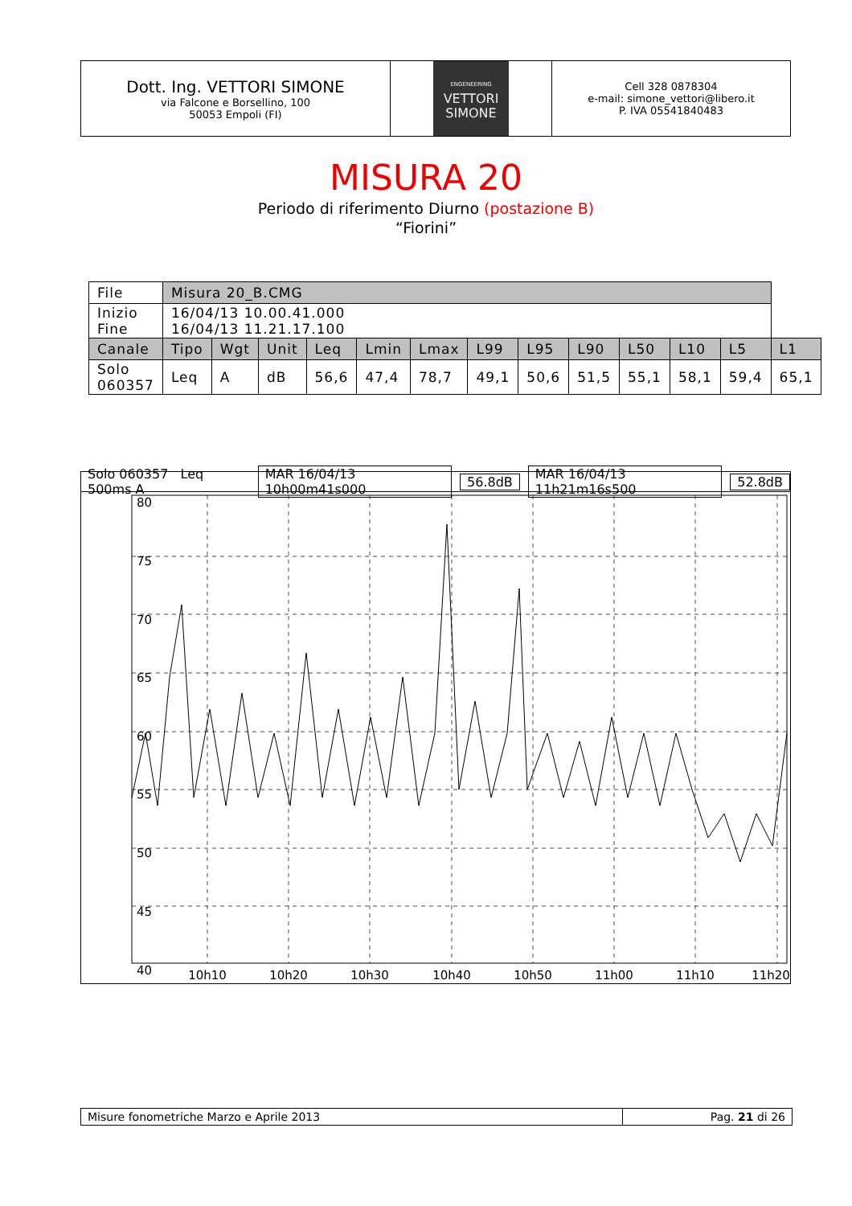Dott. Ing. VETTORI SIMONE
via Falcone e Borsellino, 100
50053 Empoli (FI)
ENGENEERING
VETTORI
SIMONE
Cell 328 0878304
e-mail: simone_vettori@libero.it
P. IVA 05541840483
MISURA 20
Periodo di riferimento Diurno (postazione B)
“Fiorini”
| File | Misura 20_B.CMG | | | | | | | | | | | | |
| Inizio Fine | 16/04/13 10.00.41.000 16/04/13 11.21.17.100 | | | | | | | | | | | | |
| Canale | Tipo | Wgt | Unit | Leq | Lmin | Lmax | L99 | L95 | L90 | L50 | L10 | L5 | L1 |
| Solo 060357 | Leq | A | dB | 56,6 | 47,4 | 78,7 | 49,1 | 50,6 | 51,5 | 55,1 | 58,1 | 59,4 | 65,1 |
Solo 060357 Leq 500ms A MAR 16/04/13 10h00m41s000 56.8dB MAR 16/04/13 11h21m16s500 52.8dB
80
75
70
65
60
55
50
45
40
10h10
10h20
10h30
10h40
10h50
11h00
11h10
11h20
Misure fonometriche Marzo e Aprile 2013
Pag. 21 di 26